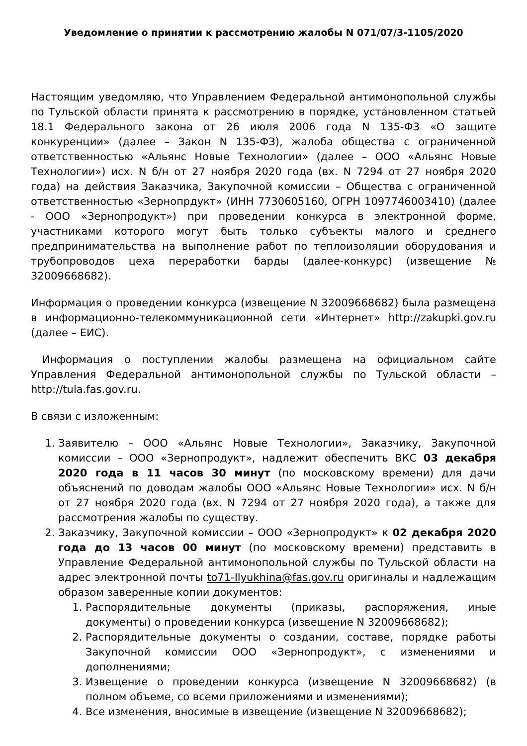Уведомление о принятии к рассмотрению жалобы N 071/07/3-1105/2020
Настоящим уведомляю, что Управлением Федеральной антимонопольной службы по Тульской области принята к рассмотрению в порядке, установленном статьей 18.1 Федерального закона от 26 июля 2006 года N 135-ФЗ «О защите конкуренции» (далее – Закон N 135-ФЗ), жалоба общества с ограниченной ответственностью «Альянс Новые Технологии» (далее – ООО «Альянс Новые Технологии») исх. N б/н от 27 ноября 2020 года (вх. N 7294 от 27 ноября 2020 года) на действия Заказчика, Закупочной комиссии – Общества с ограниченной ответственностью «Зернопрдукт» (ИНН 7730605160, ОГРН 1097746003410) (далее - ООО «Зернопродукт») при проведении конкурса в электронной форме, участниками которого могут быть только субъекты малого и среднего предпринимательства на выполнение работ по теплоизоляции оборудования и трубопроводов цеха переработки барды (далее-конкурс) (извещение № 32009668682).
Информация о проведении конкурса (извещение N 32009668682) была размещена в информационно-телекоммуникационной сети «Интернет» http://zakupki.gov.ru (далее – ЕИС).
Информация о поступлении жалобы размещена на официальном сайте Управления Федеральной антимонопольной службы по Тульской области – http://tula.fas.gov.ru.
В связи с изложенным:
1. Заявителю – ООО «Альянс Новые Технологии», Заказчику, Закупочной комиссии – ООО «Зернопродукт», надлежит обеспечить ВКС 03 декабря 2020 года в 11 часов 30 минут (по московскому времени) для дачи объяснений по доводам жалобы ООО «Альянс Новые Технологии» исх. N б/н от 27 ноября 2020 года (вх. N 7294 от 27 ноября 2020 года), а также для рассмотрения жалобы по существу.
2. Заказчику, Закупочной комиссии – ООО «Зернопродукт» к 02 декабря 2020 года до 13 часов 00 минут (по московскому времени) представить в Управление Федеральной антимонопольной службы по Тульской области на адрес электронной почты to71-Ilyukhina@fas.gov.ru оригиналы и надлежащим образом заверенные копии документов:
1. Распорядительные документы (приказы, распоряжения, иные документы) о проведении конкурса (извещение N 32009668682);
2. Распорядительные документы о создании, составе, порядке работы Закупочной комиссии ООО «Зернопродукт», с изменениями и дополнениями;
3. Извещение о проведении конкурса (извещение N 32009668682) (в полном объеме, со всеми приложениями и изменениями);
4. Все изменения, вносимые в извещение (извещение N 32009668682);